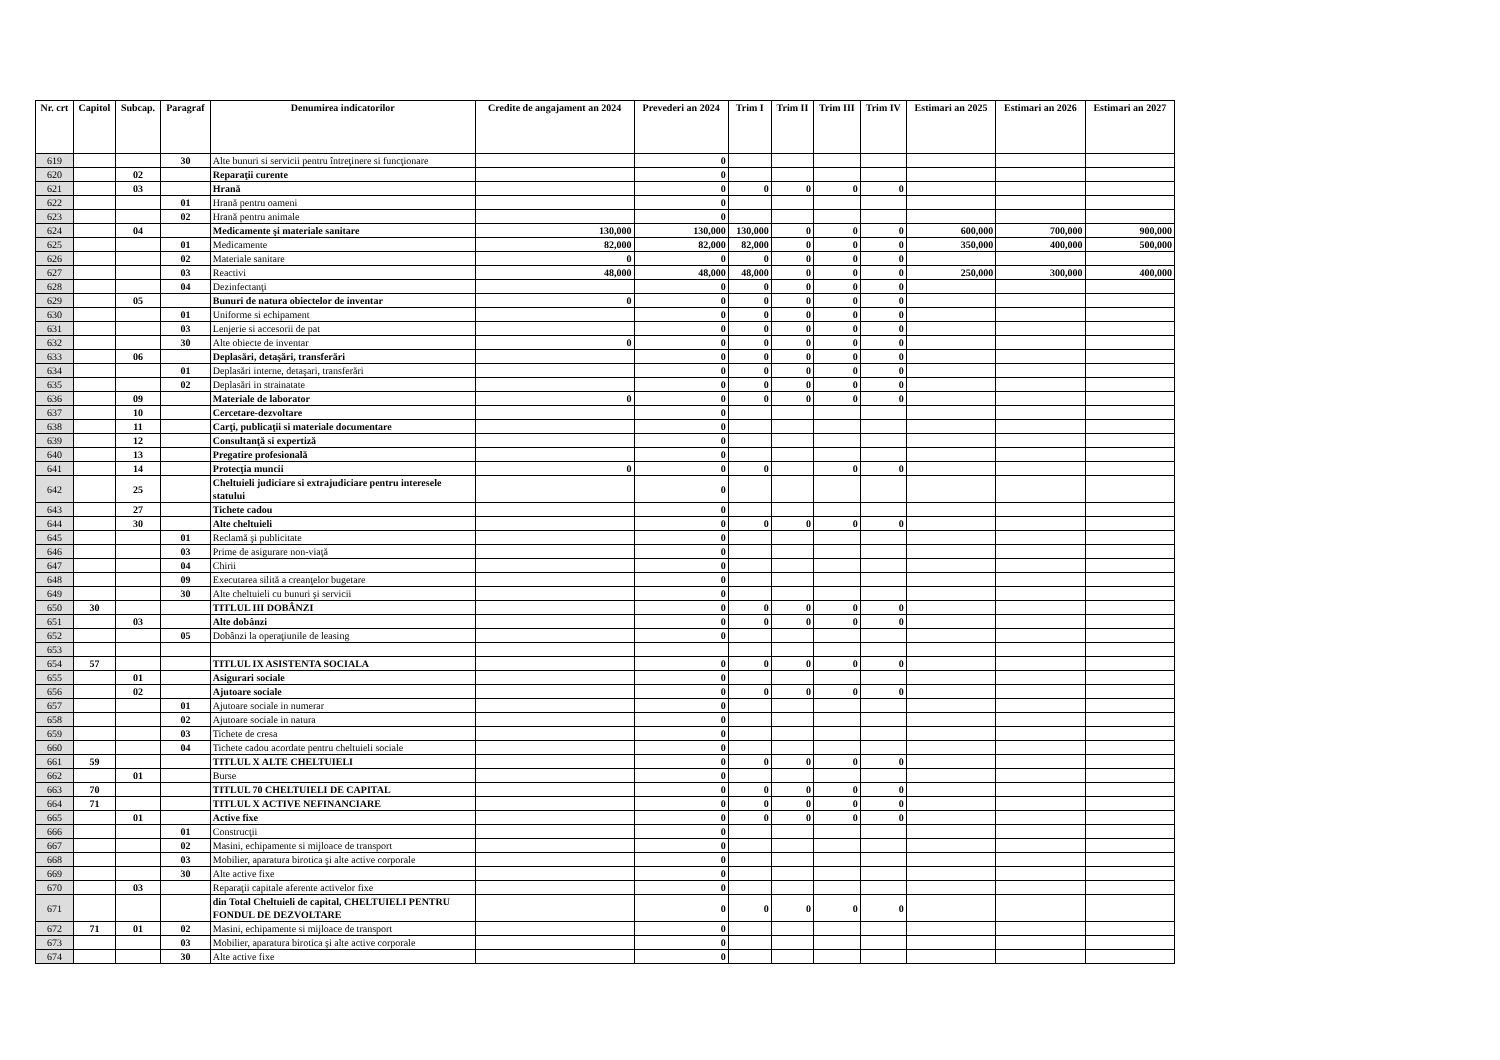| Nr. crt | Capitol | Subcap. | Paragraf | Denumirea indicatorilor | Credite de angajament an 2024 | Prevederi an 2024 | Trim I | Trim II | Trim III | Trim IV | Estimari an 2025 | Estimari an 2026 | Estimari an 2027 |
| --- | --- | --- | --- | --- | --- | --- | --- | --- | --- | --- | --- | --- | --- |
| 619 | | | 30 | Alte bunuri si servicii pentru întreţinere si funcţionare | | 0 | | | | | | | |
| 620 | | 02 | | Reparaţii curente | | 0 | | | | | | | |
| 621 | | 03 | | Hrană | | 0 | 0 | 0 | 0 | 0 | | | |
| 622 | | | 01 | Hrană pentru oameni | | 0 | | | | | | | |
| 623 | | | 02 | Hrană pentru animale | | 0 | | | | | | | |
| 624 | | 04 | | Medicamente şi materiale sanitare | 130,000 | 130,000 | 130,000 | 0 | 0 | 0 | 600,000 | 700,000 | 900,000 |
| 625 | | | 01 | Medicamente | 82,000 | 82,000 | 82,000 | 0 | 0 | 0 | 350,000 | 400,000 | 500,000 |
| 626 | | | 02 | Materiale sanitare | 0 | 0 | 0 | 0 | 0 | 0 | | | |
| 627 | | | 03 | Reactivi | 48,000 | 48,000 | 48,000 | 0 | 0 | 0 | 250,000 | 300,000 | 400,000 |
| 628 | | | 04 | Dezinfectanţi | | 0 | 0 | 0 | 0 | 0 | | | |
| 629 | | 05 | | Bunuri de natura obiectelor de inventar | 0 | 0 | 0 | 0 | 0 | 0 | | | |
| 630 | | | 01 | Uniforme si echipament | | 0 | 0 | 0 | 0 | 0 | | | |
| 631 | | | 03 | Lenjerie si accesorii de pat | | 0 | 0 | 0 | 0 | 0 | | | |
| 632 | | | 30 | Alte obiecte de inventar | 0 | 0 | 0 | 0 | 0 | 0 | | | |
| 633 | | 06 | | Deplasări, detaşări, transferări | | 0 | 0 | 0 | 0 | 0 | | | |
| 634 | | | 01 | Deplasări interne, detaşari, transferări | | 0 | 0 | 0 | 0 | 0 | | | |
| 635 | | | 02 | Deplasări in strainatate | | 0 | 0 | 0 | 0 | 0 | | | |
| 636 | | 09 | | Materiale de laborator | 0 | 0 | 0 | 0 | 0 | 0 | | | |
| 637 | | 10 | | Cercetare-dezvoltare | | 0 | | | | | | | |
| 638 | | 11 | | Carţi, publicaţii si materiale documentare | | 0 | | | | | | | |
| 639 | | 12 | | Consultanţă si expertiză | | 0 | | | | | | | |
| 640 | | 13 | | Pregatire profesională | | 0 | | | | | | | |
| 641 | | 14 | | Protecţia muncii | 0 | 0 | 0 | | 0 | 0 | | | |
| 642 | | 25 | | Cheltuieli judiciare si extrajudiciare pentru interesele statului | | 0 | | | | | | | |
| 643 | | 27 | | Tichete cadou | | 0 | | | | | | | |
| 644 | | 30 | | Alte cheltuieli | | 0 | 0 | 0 | 0 | 0 | | | |
| 645 | | | 01 | Reclamă şi publicitate | | 0 | | | | | | | |
| 646 | | | 03 | Prime de asigurare non-viaţă | | 0 | | | | | | | |
| 647 | | | 04 | Chirii | | 0 | | | | | | | |
| 648 | | | 09 | Executarea silită a creanţelor bugetare | | 0 | | | | | | | |
| 649 | | | 30 | Alte cheltuieli cu bunuri şi servicii | | 0 | | | | | | | |
| 650 | 30 | | | TITLUL III DOBÂNZI | | 0 | 0 | 0 | 0 | 0 | | | |
| 651 | | 03 | | Alte dobânzi | | 0 | 0 | 0 | 0 | 0 | | | |
| 652 | | | 05 | Dobânzi la operaţiunile de leasing | | 0 | | | | | | | |
| 653 | | | | | | | | | | | | | |
| 654 | 57 | | | TITLUL IX ASISTENTA SOCIALA | | 0 | 0 | 0 | 0 | 0 | | | |
| 655 | | 01 | | Asigurari sociale | | 0 | | | | | | | |
| 656 | | 02 | | Ajutoare sociale | | 0 | 0 | 0 | 0 | 0 | | | |
| 657 | | | 01 | Ajutoare sociale in numerar | | 0 | | | | | | | |
| 658 | | | 02 | Ajutoare sociale in natura | | 0 | | | | | | | |
| 659 | | | 03 | Tichete de cresa | | 0 | | | | | | | |
| 660 | | | 04 | Tichete cadou acordate pentru cheltuieli sociale | | 0 | | | | | | | |
| 661 | 59 | | | TITLUL X ALTE CHELTUIELI | | 0 | 0 | 0 | 0 | 0 | | | |
| 662 | | 01 | | Burse | | 0 | | | | | | | |
| 663 | 70 | | | TITLUL 70 CHELTUIELI DE CAPITAL | | 0 | 0 | 0 | 0 | 0 | | | |
| 664 | 71 | | | TITLUL X ACTIVE NEFINANCIARE | | 0 | 0 | 0 | 0 | 0 | | | |
| 665 | | 01 | | Active fixe | | 0 | 0 | 0 | 0 | 0 | | | |
| 666 | | | 01 | Construcţii | | 0 | | | | | | | |
| 667 | | | 02 | Masini, echipamente si mijloace de transport | | 0 | | | | | | | |
| 668 | | | 03 | Mobilier, aparatura birotica şi alte active corporale | | 0 | | | | | | | |
| 669 | | | 30 | Alte active fixe | | 0 | | | | | | | |
| 670 | | 03 | | Reparaţii capitale aferente activelor fixe | | 0 | | | | | | | |
| 671 | | | | din Total Cheltuieli de capital, CHELTUIELI PENTRU FONDUL DE DEZVOLTARE | | 0 | 0 | 0 | 0 | 0 | | | |
| 672 | 71 | 01 | 02 | Masini, echipamente si mijloace de transport | | 0 | | | | | | | |
| 673 | | | 03 | Mobilier, aparatura birotica şi alte active corporale | | 0 | | | | | | | |
| 674 | | | 30 | Alte active fixe | | 0 | | | | | | | |